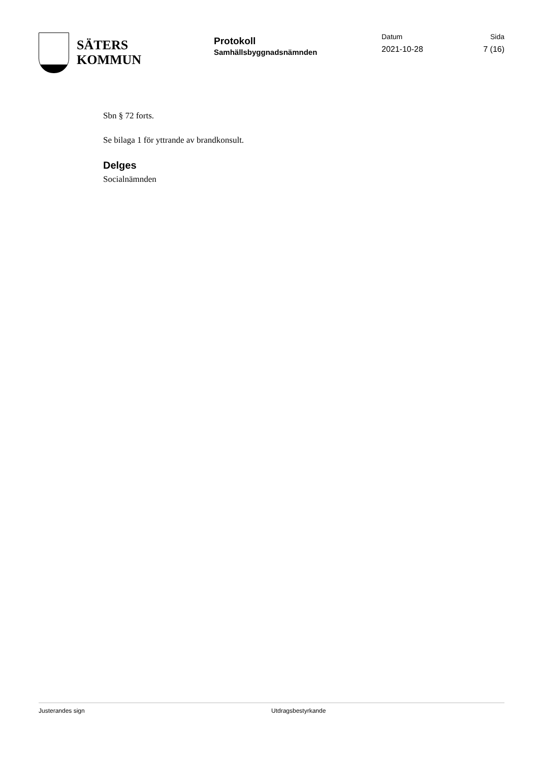SÄTERS
KOMMUN
Protokoll
Samhällsbyggnadsnämnden
Datum
2021-10-28
Sida
7 (16)
Sbn § 72 forts.
Se bilaga 1 för yttrande av brandkonsult.
Delges
Socialnämnden
Justerandes sign Utdragsbestyrkande